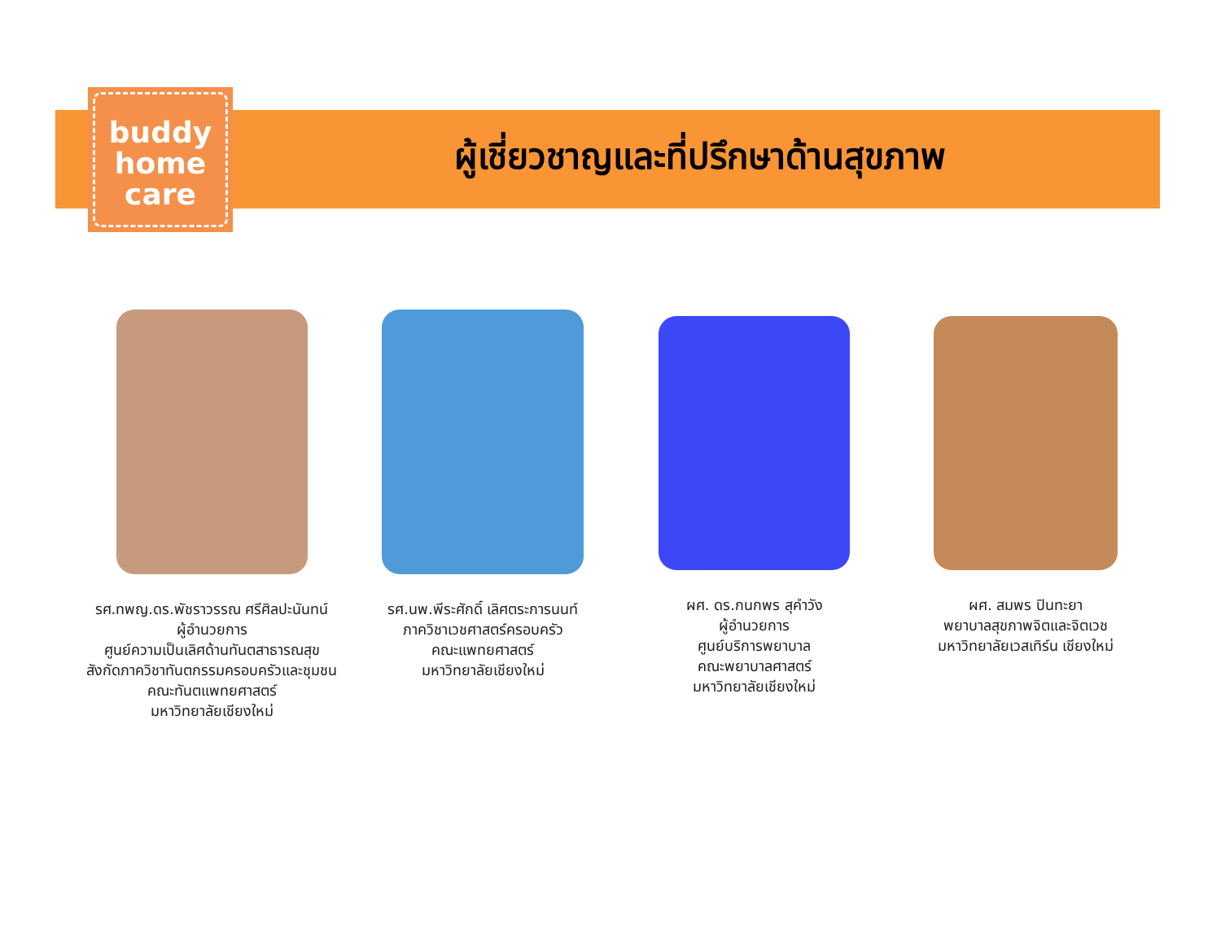buddy
home
care
ผู้เชี่ยวชาญและที่ปรึกษาด้านสุขภาพ
รศ.ทพญ.ดร.พัชราวรรณ ศรีศิลปะนันทน์
ผู้อำนวยการ
ศูนย์ความเป็นเลิศด้านทันตสาธารณสุข
สังกัดภาควิชาทันตกรรมครอบครัวและชุมชน
คณะทันตแพทยศาสตร์
มหาวิทยาลัยเชียงใหม่
รศ.นพ.พีระศักดิ์ เลิศตระการนนท์
ภาควิชาเวชศาสตร์ครอบครัว
คณะแพทยศาสตร์
มหาวิทยาลัยเชียงใหม่
ผศ. ดร.กนกพร สุคำวัง
ผู้อำนวยการ
ศูนย์บริการพยาบาล
คณะพยาบาลศาสตร์
มหาวิทยาลัยเชียงใหม่
ผศ. สมพร ปินทะยา
พยาบาลสุขภาพจิตและจิตเวช
มหาวิทยาลัยเวสเทิร์น เชียงใหม่